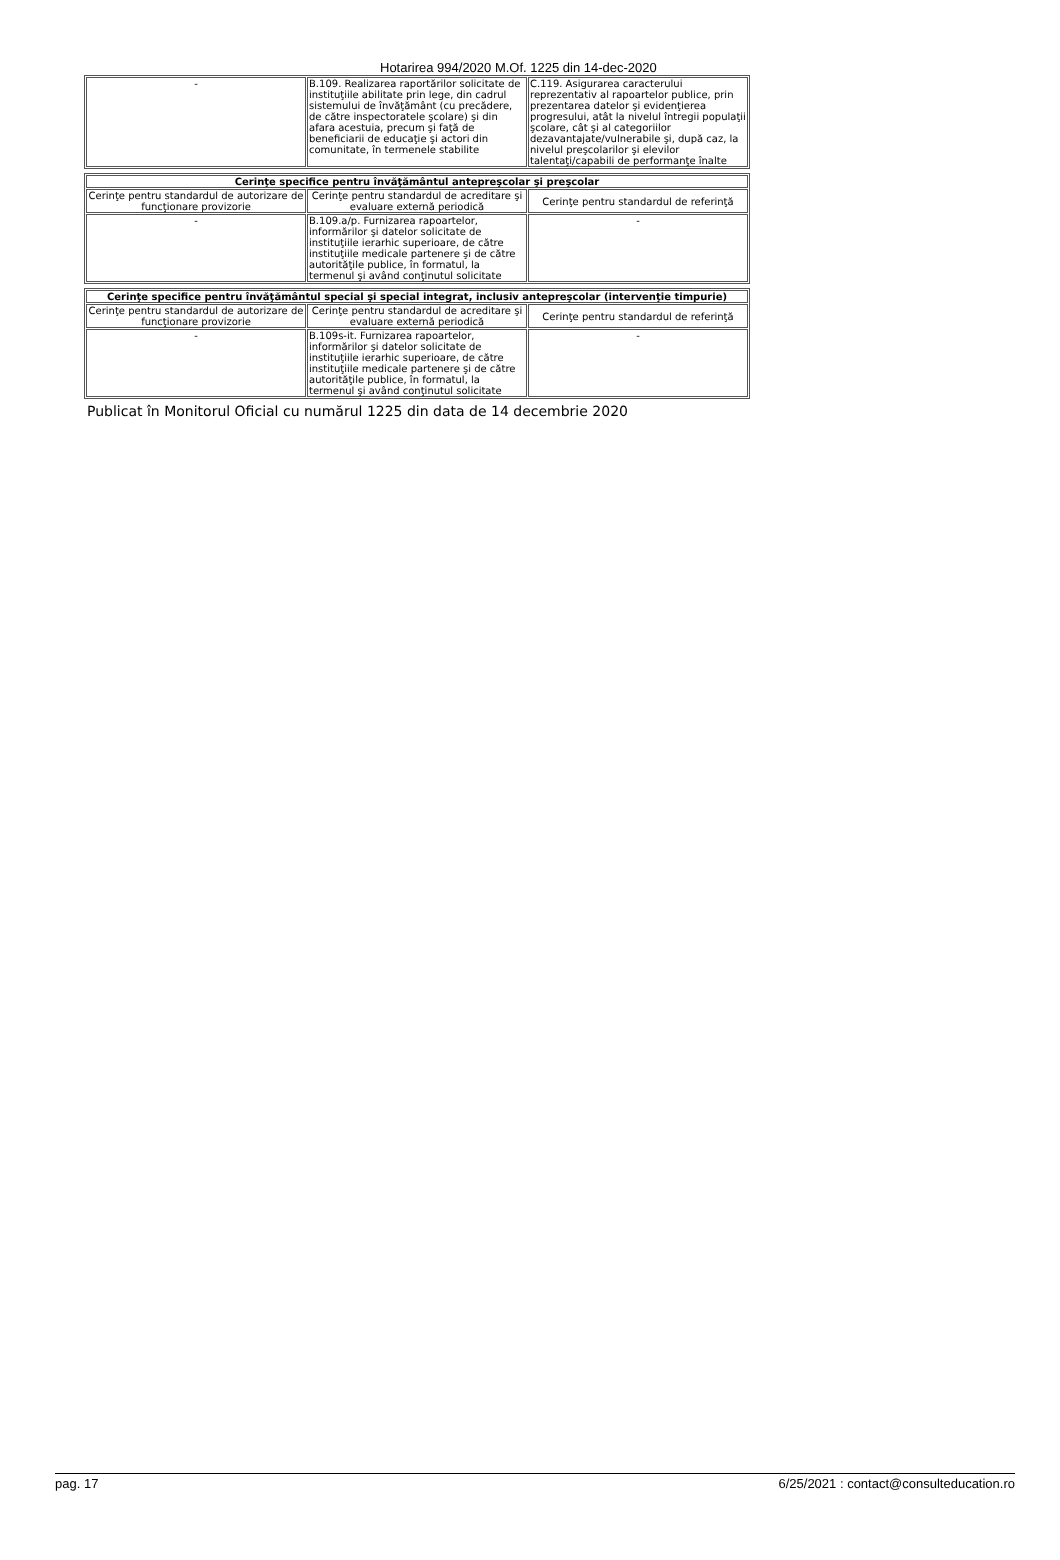Hotarirea 994/2020 M.Of. 1225 din 14-dec-2020
| - | B.109. Realizarea raportărilor solicitate de instituţiile abilitate prin lege, din cadrul sistemului de învăţământ (cu precădere, de către inspectoratele şcolare) şi din afara acestuia, precum şi faţă de beneficiarii de educaţie şi actori din comunitate, în termenele stabilite | C.119. Asigurarea caracterului reprezentativ al rapoartelor publice, prin prezentarea datelor şi evidenţierea progresului, atât la nivelul întregii populaţii şcolare, cât şi al categoriilor dezavantajate/vulnerabile şi, după caz, la nivelul preşcolarilor şi elevilor talentaţi/capabili de performanţe înalte |
| Cerinţe specifice pentru învăţământul antepreşcolar şi preşcolar | | |
| Cerinţe pentru standardul de autorizare de funcţionare provizorie | Cerinţe pentru standardul de acreditare şi evaluare externă periodică | Cerinţe pentru standardul de referinţă |
| - | B.109.a/p. Furnizarea rapoartelor, informărilor şi datelor solicitate de instituţiile ierarhic superioare, de către instituţiile medicale partenere şi de către autorităţile publice, în formatul, la termenul şi având conţinutul solicitate | - |
| Cerinţe specifice pentru învăţământul special şi special integrat, inclusiv antepreşcolar (intervenţie timpurie) | | |
| Cerinţe pentru standardul de autorizare de funcţionare provizorie | Cerinţe pentru standardul de acreditare şi evaluare externă periodică | Cerinţe pentru standardul de referinţă |
| - | B.109s-it. Furnizarea rapoartelor, informărilor şi datelor solicitate de instituţiile ierarhic superioare, de către instituţiile medicale partenere şi de către autorităţile publice, în formatul, la termenul şi având conţinutul solicitate | - |
Publicat în Monitorul Oficial cu numărul 1225 din data de 14 decembrie 2020
pag. 17 6/25/2021 : contact@consulteducation.ro